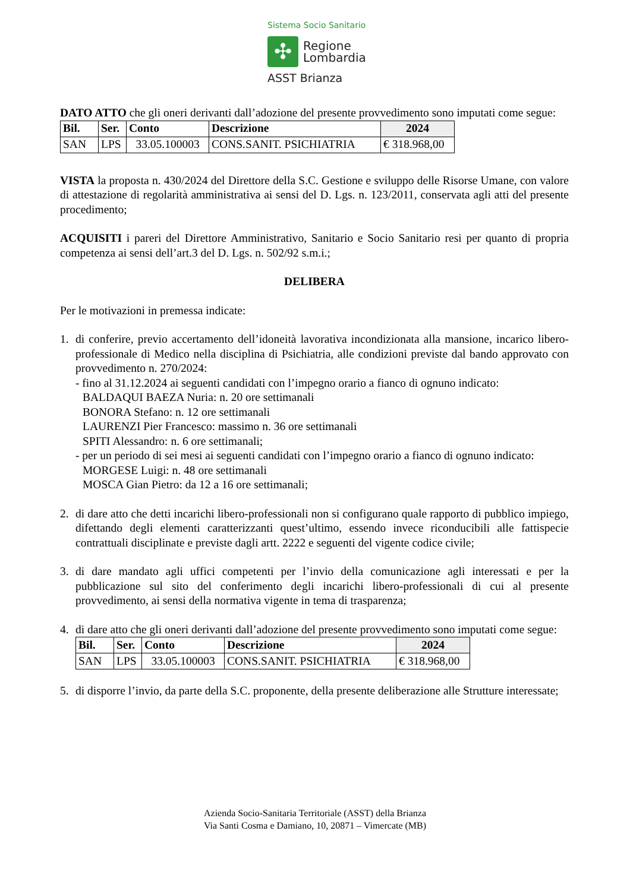Sistema Socio Sanitario
✣
Regione
Lombardia
ASST Brianza
DATO ATTO che gli oneri derivanti dall’adozione del presente provvedimento sono imputati come segue:
| Bil. | Ser. | Conto | Descrizione | 2024 |
| --- | --- | --- | --- | --- |
| SAN | LPS | 33.05.100003 | CONS.SANIT. PSICHIATRIA | € 318.968,00 |
VISTA la proposta n. 430/2024 del Direttore della S.C. Gestione e sviluppo delle Risorse Umane, con valore di attestazione di regolarità amministrativa ai sensi del D. Lgs. n. 123/2011, conservata agli atti del presente procedimento;
ACQUISITI i pareri del Direttore Amministrativo, Sanitario e Socio Sanitario resi per quanto di propria competenza ai sensi dell’art.3 del D. Lgs. n. 502/92 s.m.i.;
DELIBERA
Per le motivazioni in premessa indicate:
1. di conferire, previo accertamento dell’idoneità lavorativa incondizionata alla mansione, incarico libero-professionale di Medico nella disciplina di Psichiatria, alle condizioni previste dal bando approvato con provvedimento n. 270/2024:
- fino al 31.12.2024 ai seguenti candidati con l’impegno orario a fianco di ognuno indicato:
BALDAQUI BAEZA Nuria: n. 20 ore settimanali
BONORA Stefano: n. 12 ore settimanali
LAURENZI Pier Francesco: massimo n. 36 ore settimanali
SPITI Alessandro: n. 6 ore settimanali;
- per un periodo di sei mesi ai seguenti candidati con l’impegno orario a fianco di ognuno indicato:
MORGESE Luigi: n. 48 ore settimanali
MOSCA Gian Pietro: da 12 a 16 ore settimanali;
2. di dare atto che detti incarichi libero-professionali non si configurano quale rapporto di pubblico impiego, difettando degli elementi caratterizzanti quest’ultimo, essendo invece riconducibili alle fattispecie contrattuali disciplinate e previste dagli artt. 2222 e seguenti del vigente codice civile;
3. di dare mandato agli uffici competenti per l’invio della comunicazione agli interessati e per la pubblicazione sul sito del conferimento degli incarichi libero-professionali di cui al presente provvedimento, ai sensi della normativa vigente in tema di trasparenza;
4. di dare atto che gli oneri derivanti dall’adozione del presente provvedimento sono imputati come segue:
| Bil. | Ser. | Conto | Descrizione | 2024 |
| --- | --- | --- | --- | --- |
| SAN | LPS | 33.05.100003 | CONS.SANIT. PSICHIATRIA | € 318.968,00 |
5. di disporre l’invio, da parte della S.C. proponente, della presente deliberazione alle Strutture interessate;
Azienda Socio-Sanitaria Territoriale (ASST) della Brianza
Via Santi Cosma e Damiano, 10, 20871 – Vimercate (MB)